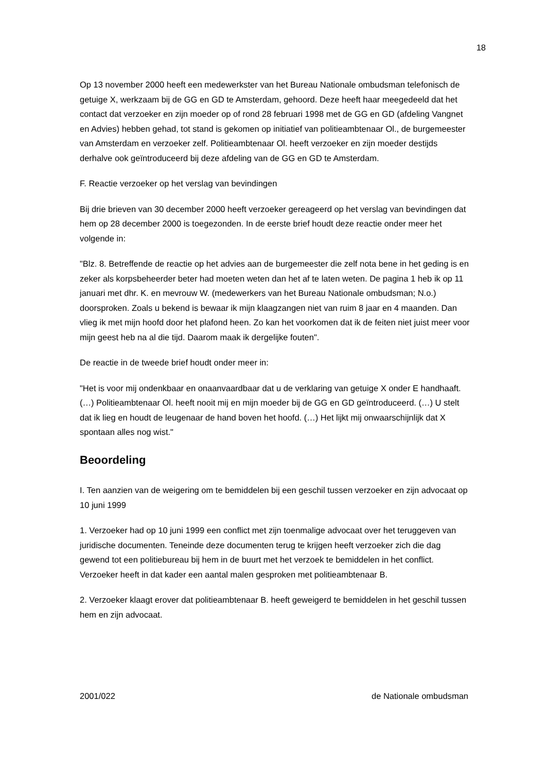18
Op 13 november 2000 heeft een medewerkster van het Bureau Nationale ombudsman telefonisch de getuige X, werkzaam bij de GG en GD te Amsterdam, gehoord. Deze heeft haar meegedeeld dat het contact dat verzoeker en zijn moeder op of rond 28 februari 1998 met de GG en GD (afdeling Vangnet en Advies) hebben gehad, tot stand is gekomen op initiatief van politieambtenaar Ol., de burgemeester van Amsterdam en verzoeker zelf. Politieambtenaar Ol. heeft verzoeker en zijn moeder destijds derhalve ook geïntroduceerd bij deze afdeling van de GG en GD te Amsterdam.
F. Reactie verzoeker op het verslag van bevindingen
Bij drie brieven van 30 december 2000 heeft verzoeker gereageerd op het verslag van bevindingen dat hem op 28 december 2000 is toegezonden. In de eerste brief houdt deze reactie onder meer het volgende in:
"Blz. 8. Betreffende de reactie op het advies aan de burgemeester die zelf nota bene in het geding is en zeker als korpsbeheerder beter had moeten weten dan het af te laten weten. De pagina 1 heb ik op 11 januari met dhr. K. en mevrouw W. (medewerkers van het Bureau Nationale ombudsman; N.o.) doorsproken. Zoals u bekend is bewaar ik mijn klaagzangen niet van ruim 8 jaar en 4 maanden. Dan vlieg ik met mijn hoofd door het plafond heen. Zo kan het voorkomen dat ik de feiten niet juist meer voor mijn geest heb na al die tijd. Daarom maak ik dergelijke fouten".
De reactie in de tweede brief houdt onder meer in:
"Het is voor mij ondenkbaar en onaanvaardbaar dat u de verklaring van getuige X onder E handhaaft. (…) Politieambtenaar Ol. heeft nooit mij en mijn moeder bij de GG en GD geïntroduceerd. (…) U stelt dat ik lieg en houdt de leugenaar de hand boven het hoofd. (…) Het lijkt mij onwaarschijnlijk dat X spontaan alles nog wist."
Beoordeling
I. Ten aanzien van de weigering om te bemiddelen bij een geschil tussen verzoeker en zijn advocaat op 10 juni 1999
1. Verzoeker had op 10 juni 1999 een conflict met zijn toenmalige advocaat over het teruggeven van juridische documenten. Teneinde deze documenten terug te krijgen heeft verzoeker zich die dag gewend tot een politiebureau bij hem in de buurt met het verzoek te bemiddelen in het conflict. Verzoeker heeft in dat kader een aantal malen gesproken met politieambtenaar B.
2. Verzoeker klaagt erover dat politieambtenaar B. heeft geweigerd te bemiddelen in het geschil tussen hem en zijn advocaat.
2001/022 de Nationale ombudsman